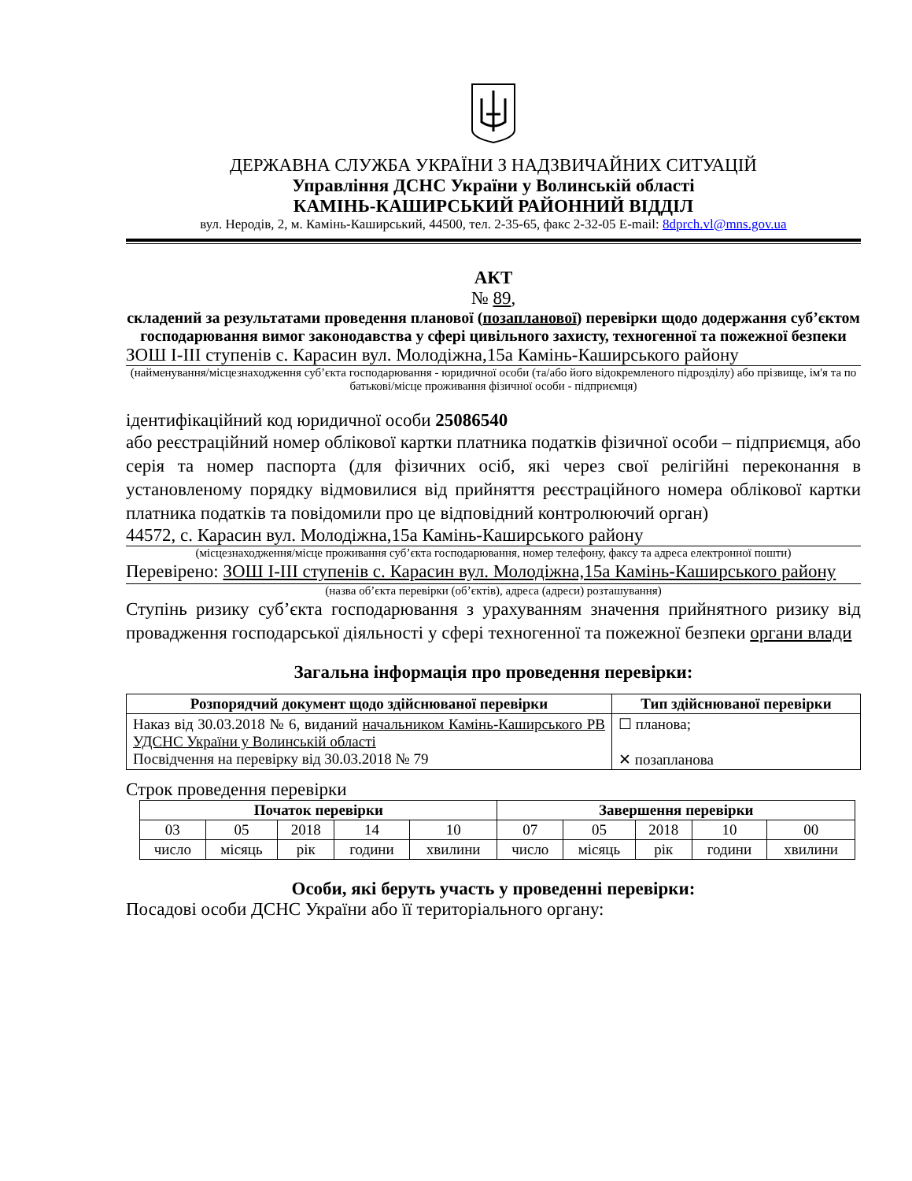ДЕРЖАВНА СЛУЖБА УКРАЇНИ З НАДЗВИЧАЙНИХ СИТУАЦІЙ
Управління ДСНС України у Волинській області
КАМІНЬ-КАШИРСЬКИЙ РАЙОННИЙ ВІДДІЛ
вул. Неродів, 2, м. Камінь-Каширський, 44500, тел. 2-35-65, факс 2-32-05 E-mail: 8dprch.vl@mns.gov.ua
АКТ
№ 89,
складений за результатами проведення планової (позапланової) перевірки щодо додержання суб’єктом господарювання вимог законодавства у сфері цивільного захисту, техногенної та пожежної безпеки
ЗОШ І-ІІІ ступенів с. Карасин вул. Молодіжна,15а Камінь-Каширського району
(найменування/місцезнаходження суб’єкта господарювання - юридичної особи (та/або його відокремленого підрозділу) або прізвище, ім'я та по батькові/місце проживання фізичної особи - підприємця)
ідентифікаційний код юридичної особи 25086540
або реєстраційний номер облікової картки платника податків фізичної особи – підприємця, або серія та номер паспорта (для фізичних осіб, які через свої релігійні переконання в установленому порядку відмовилися від прийняття реєстраційного номера облікової картки платника податків та повідомили про це відповідний контролюючий орган)
44572, с. Карасин вул. Молодіжна,15а Камінь-Каширського району
(місцезнаходження/місце проживання суб’єкта господарювання, номер телефону, факсу та адреса електронної пошти)
Перевірено: ЗОШ І-ІІІ ступенів с. Карасин вул. Молодіжна,15а Камінь-Каширського району
(назва об’єкта перевірки (об’єктів), адреса (адреси) розташування)
Ступінь ризику суб’єкта господарювання з урахуванням значення прийнятного ризику від провадження господарської діяльності у сфері техногенної та пожежної безпеки органи влади
Загальна інформація про проведення перевірки:
| Розпорядчий документ щодо здійснюваної перевірки | Тип здійснюваної перевірки |
| --- | --- |
| Наказ від 30.03.2018 № 6, виданий начальником Камінь-Каширського РВ УДСНС України у Волинській області Посвідчення на перевірку від 30.03.2018 № 79 | ☐ планова; ✕ позапланова |
Строк проведення перевірки
| Початок перевірки | | | | | Завершення перевірки | | | | |
| --- | --- | --- | --- | --- | --- | --- | --- | --- | --- |
| 03 | 05 | 2018 | 14 | 10 | 07 | 05 | 2018 | 10 | 00 |
| число | місяць | рік | години | хвилини | число | місяць | рік | години | хвилини |
Особи, які беруть участь у проведенні перевірки:
Посадові особи ДСНС України або її територіального органу: